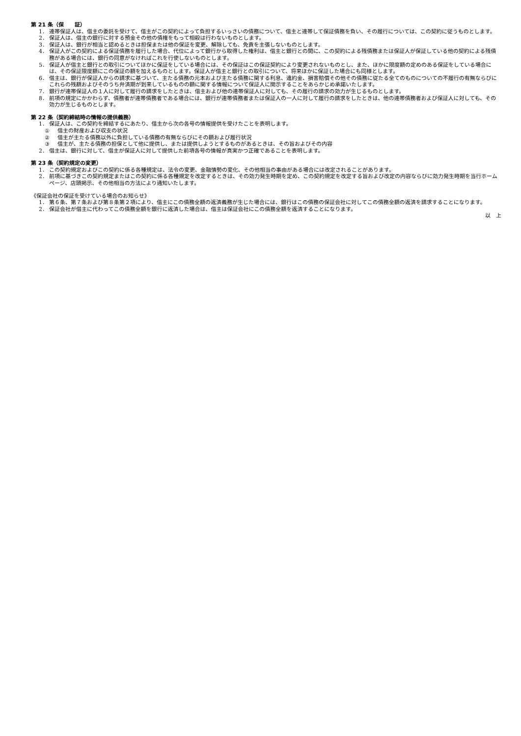第 21 条（保　　証）
1． 連帯保証人は、借主の委託を受けて、借主がこの契約によって負担するいっさいの債務について、借主と連帯して保証債務を負い、その履行については、この契約に従うものとします。
2． 保証人は、借主の銀行に対する預金その他の債権をもって相殺は行わないものとします。
3． 保証人は、銀行が相当と認めるときは担保または他の保証を変更、解除しても、免責を主張しないものとします。
4． 保証人がこの契約による保証債務を履行した場合、代位によって銀行から取得した権利は、借主と銀行との間に、この契約による残債務または保証人が保証している他の契約による残債務がある場合には、銀行の同意がなければこれを行使しないものとします。
5． 保証人が借主と銀行との取引についてほかに保証をしている場合には、その保証はこの保証契約により変更されないものとし、また、ほかに限度額の定めのある保証をしている場合には、その保証限度額にこの保証の額を加えるものとします。保証人が借主と銀行との取引について、将来ほかに保証した場合にも同様とします。
6． 借主は、銀行が保証人からの請求に基づいて、主たる債務の元本および主たる債務に関する利息、違約金、損害賠償その他その債務に従たる全てのものについての不履行の有無ならびにこれらの残額およびそのうち弁済期が到来しているものの額に関する情報について保証人に開示することをあらかじめ承諾いたします。
7． 銀行が連帯保証人の１人に対して履行の請求をしたときは、借主および他の連帯保証人に対しても、その履行の請求の効力が生じるものとします。
8． 前項の規定にかかわらず、債務者が連帯債務者である場合には、銀行が連帯債務者または保証人の一人に対して履行の請求をしたときは、他の連帯債務者および保証人に対しても、その効力が生じるものとします。
第 22 条（契約締結時の情報の提供義務）
1． 保証人は、この契約を締結するにあたり、借主から次の各号の情報提供を受けたことを表明します。
① 借主の財産および収支の状況
② 借主が主たる債務以外に負担している債務の有無ならびにその額および履行状況
③ 借主が、主たる債務の担保として他に提供し、または提供しようとするものがあるときは、その旨およびその内容
2． 借主は、銀行に対して、借主が保証人に対して提供した前項各号の情報が真実かつ正確であることを表明します。
第 23 条（契約規定の変更）
1． この契約規定およびこの契約に係る各種規定は、法令の変更、金融情勢の変化、その他相当の事由がある場合には改定されることがあります。
2． 前項に基づきこの契約規定またはこの契約に係る各種規定を改定するときは、その効力発生時期を定め、この契約規定を改定する旨および改定の内容ならびに効力発生時期を当行ホームページ、店頭掲示、その他相当の方法により通知いたします。
《保証会社の保証を受けている場合のお知らせ》
1． 第６条、第７条および第８条第２項により、借主にこの債務全額の返済義務が生じた場合には、銀行はこの債務の保証会社に対してこの債務全額の返済を請求することになります。
2． 保証会社が借主に代わってこの債務全額を銀行に返済した場合は、借主は保証会社にこの債務全額を返済することになります。
以　上